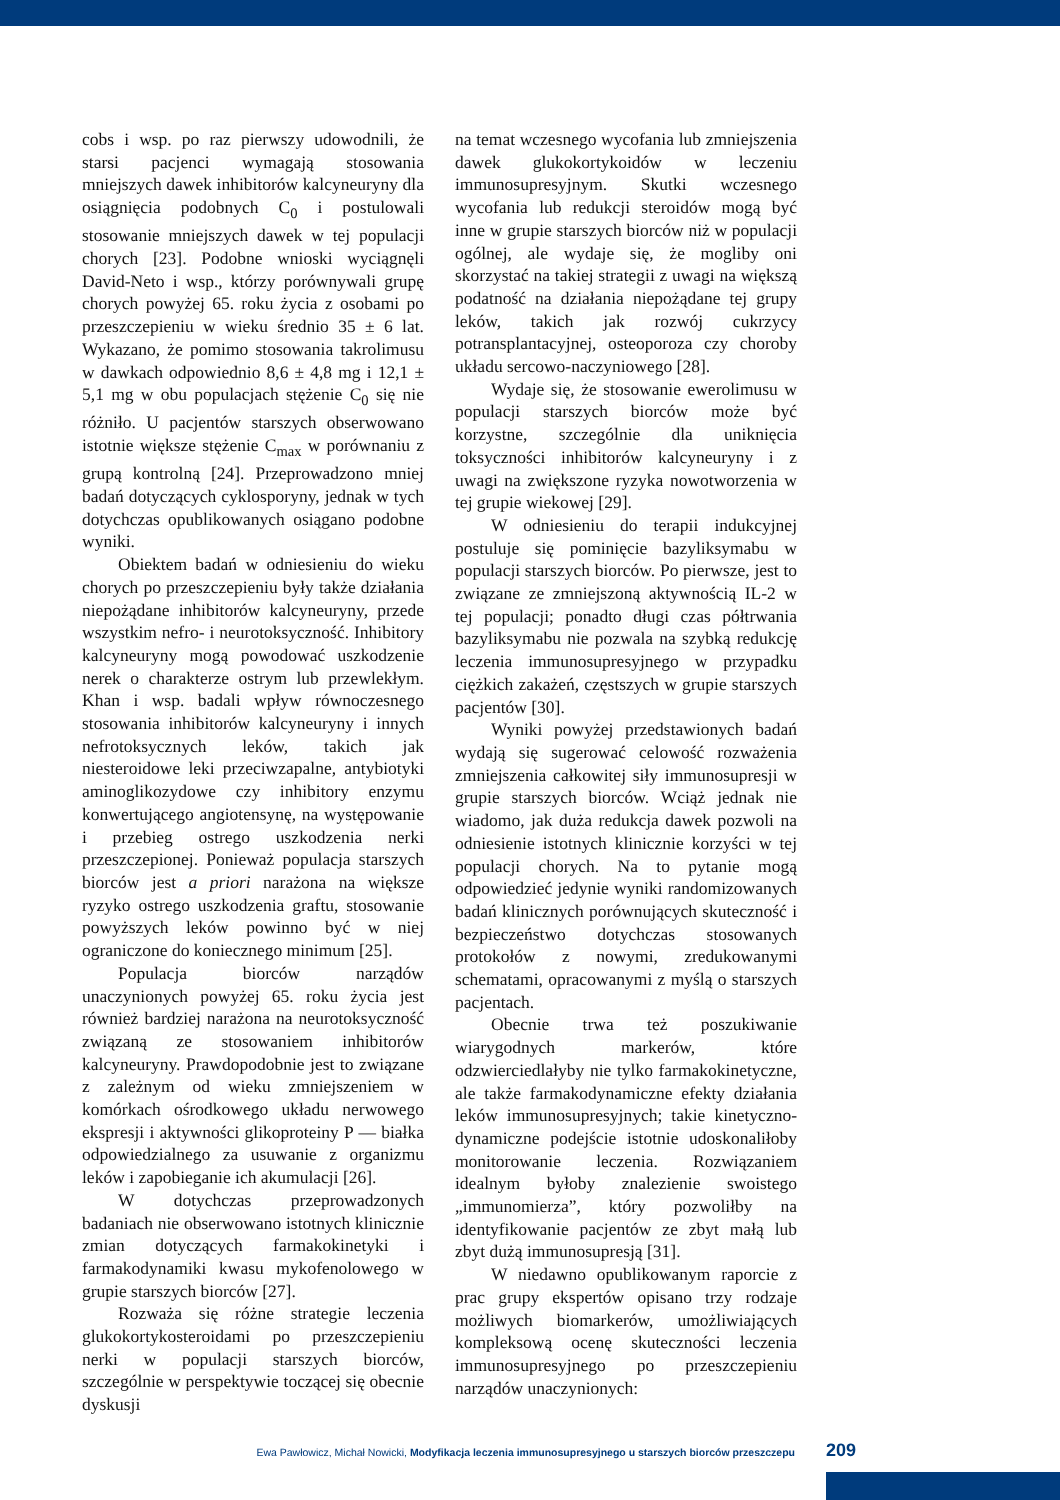cobs i wsp. po raz pierwszy udowodnili, że starsi pacjenci wymagają stosowania mniejszych dawek inhibitorów kalcyneuryny dla osiągnięcia podobnych C<sub>0</sub> i postulowali stosowanie mniejszych dawek w tej populacji chorych [23]. Podobne wnioski wyciągnęli David-Neto i wsp., którzy porównywali grupę chorych powyżej 65. roku życia z osobami po przeszczepieniu w wieku średnio 35 ± 6 lat. Wykazano, że pomimo stosowania takrolimusu w dawkach odpowiednio 8,6 ± 4,8 mg i 12,1 ± 5,1 mg w obu populacjach stężenie C<sub>0</sub> się nie różniło. U pacjentów starszych obserwowano istotnie większe stężenie C<sub>max</sub> w porównaniu z grupą kontrolną [24]. Przeprowadzono mniej badań dotyczących cyklosporyny, jednak w tych dotychczas opublikowanych osiągano podobne wyniki.
Obiektem badań w odniesieniu do wieku chorych po przeszczepieniu były także działania niepożądane inhibitorów kalcyneuryny, przede wszystkim nefro- i neurotoksyczność. Inhibitory kalcyneuryny mogą powodować uszkodzenie nerek o charakterze ostrym lub przewlekłym. Khan i wsp. badali wpływ równoczesnego stosowania inhibitorów kalcyneuryny i innych nefrotoksycznych leków, takich jak niesteroidowe leki przeciwzapalne, antybiotyki aminoglikozydowe czy inhibitory enzymu konwertującego angiotensynę, na występowanie i przebieg ostrego uszkodzenia nerki przeszczepionej. Ponieważ populacja starszych biorców jest a priori narażona na większe ryzyko ostrego uszkodzenia graftu, stosowanie powyższych leków powinno być w niej ograniczone do koniecznego minimum [25].
Populacja biorców narządów unaczynionych powyżej 65. roku życia jest również bardziej narażona na neurotoksyczność związaną ze stosowaniem inhibitorów kalcyneuryny. Prawdopodobnie jest to związane z zależnym od wieku zmniejszeniem w komórkach ośrodkowego układu nerwowego ekspresji i aktywności glikoproteiny P — białka odpowiedzialnego za usuwanie z organizmu leków i zapobieganie ich akumulacji [26].
W dotychczas przeprowadzonych badaniach nie obserwowano istotnych klinicznie zmian dotyczących farmakokinetyki i farmakodynamiki kwasu mykofenolowego w grupie starszych biorców [27].
Rozważa się różne strategie leczenia glukokortykosteroidami po przeszczepieniu nerki w populacji starszych biorców, szczególnie w perspektywie toczącej się obecnie dyskusji
na temat wczesnego wycofania lub zmniejszenia dawek glukokortykoidów w leczeniu immunosupresyjnym. Skutki wczesnego wycofania lub redukcji steroidów mogą być inne w grupie starszych biorców niż w populacji ogólnej, ale wydaje się, że mogliby oni skorzystać na takiej strategii z uwagi na większą podatność na działania niepożądane tej grupy leków, takich jak rozwój cukrzycy potransplantacyjnej, osteoporoza czy choroby układu sercowo-naczyniowego [28].
Wydaje się, że stosowanie ewerolimusu w populacji starszych biorców może być korzystne, szczególnie dla uniknięcia toksyczności inhibitorów kalcyneuryny i z uwagi na zwiększone ryzyka nowotworzenia w tej grupie wiekowej [29].
W odniesieniu do terapii indukcyjnej postuluje się pominięcie bazyliksymabu w populacji starszych biorców. Po pierwsze, jest to związane ze zmniejszoną aktywnością IL-2 w tej populacji; ponadto długi czas półtrwania bazyliksymabu nie pozwala na szybką redukcję leczenia immunosupresyjnego w przypadku ciężkich zakażeń, częstszych w grupie starszych pacjentów [30].
Wyniki powyżej przedstawionych badań wydają się sugerować celowość rozważenia zmniejszenia całkowitej siły immunosupresji w grupie starszych biorców. Wciąż jednak nie wiadomo, jak duża redukcja dawek pozwoli na odniesienie istotnych klinicznie korzyści w tej populacji chorych. Na to pytanie mogą odpowiedzieć jedynie wyniki randomizowanych badań klinicznych porównujących skuteczność i bezpieczeństwo dotychczas stosowanych protokołów z nowymi, zredukowanymi schematami, opracowanymi z myślą o starszych pacjentach.
Obecnie trwa też poszukiwanie wiarygodnych markerów, które odzwierciedlałyby nie tylko farmakokinetyczne, ale także farmakodynamiczne efekty działania leków immunosupresyjnych; takie kinetyczno-dynamiczne podejście istotnie udoskonaliłoby monitorowanie leczenia. Rozwiązaniem idealnym byłoby znalezienie swoistego „immunomierza”, który pozwoliłby na identyfikowanie pacjentów ze zbyt małą lub zbyt dużą immunosupresją [31].
W niedawno opublikowanym raporcie z prac grupy ekspertów opisano trzy rodzaje możliwych biomarkerów, umożliwiających kompleksową ocenę skuteczności leczenia immunosupresyjnego po przeszczepieniu narządów unaczynionych:
Ewa Pawłowicz, Michał Nowicki, Modyfikacja leczenia immunosupresyjnego u starszych biorców przeszczepu 209